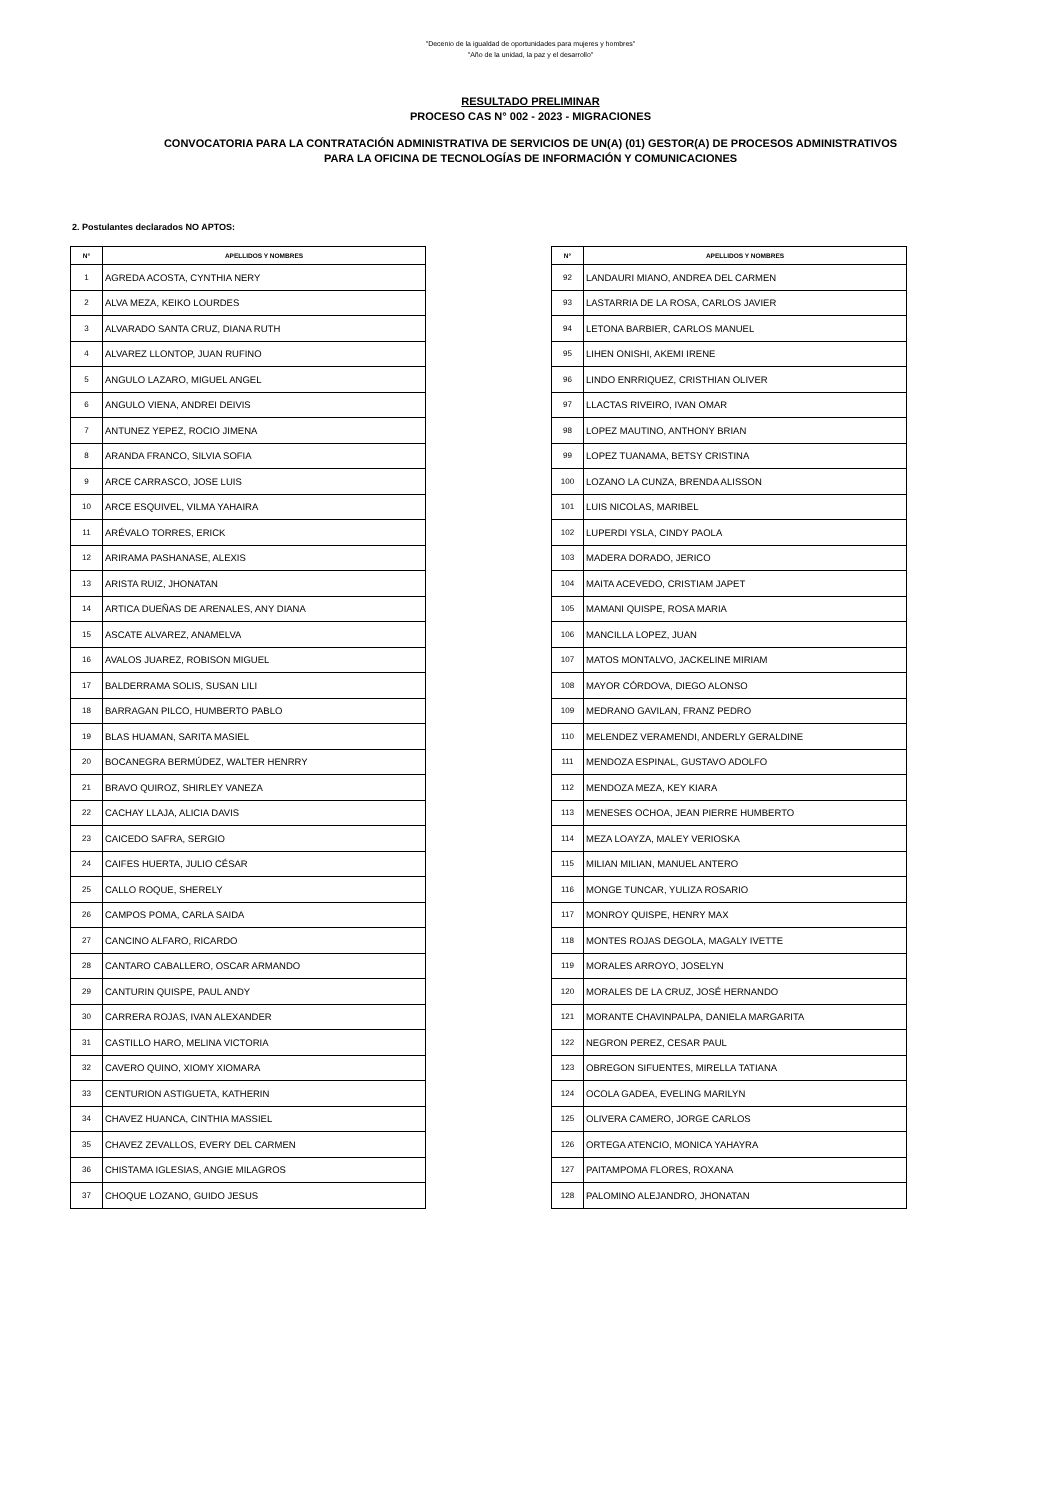"Decenio de la igualdad de oportunidades para mujeres y hombres"
"Año de la unidad, la paz y el desarrollo"
RESULTADO PRELIMINAR
PROCESO CAS N° 002 - 2023 - MIGRACIONES
CONVOCATORIA PARA LA CONTRATACIÓN ADMINISTRATIVA DE SERVICIOS DE UN(A) (01) GESTOR(A) DE PROCESOS ADMINISTRATIVOS
PARA LA OFICINA DE TECNOLOGÍAS DE INFORMACIÓN Y COMUNICACIONES
2. Postulantes declarados NO APTOS:
| N° | APELLIDOS Y NOMBRES |
| --- | --- |
| 1 | AGREDA ACOSTA, CYNTHIA NERY |
| 2 | ALVA MEZA, KEIKO LOURDES |
| 3 | ALVARADO SANTA CRUZ, DIANA RUTH |
| 4 | ALVAREZ LLONTOP, JUAN RUFINO |
| 5 | ANGULO LAZARO, MIGUEL ANGEL |
| 6 | ANGULO VIENA, ANDREI DEIVIS |
| 7 | ANTUNEZ YEPEZ, ROCIO JIMENA |
| 8 | ARANDA FRANCO, SILVIA SOFIA |
| 9 | ARCE CARRASCO, JOSE LUIS |
| 10 | ARCE ESQUIVEL, VILMA YAHAIRA |
| 11 | ARÉVALO TORRES, ERICK |
| 12 | ARIRAMA PASHANASE, ALEXIS |
| 13 | ARISTA RUIZ, JHONATAN |
| 14 | ARTICA DUEÑAS DE ARENALES, ANY DIANA |
| 15 | ASCATE ALVAREZ, ANAMELVA |
| 16 | AVALOS JUAREZ, ROBISON MIGUEL |
| 17 | BALDERRAMA SOLIS, SUSAN LILI |
| 18 | BARRAGAN PILCO, HUMBERTO PABLO |
| 19 | BLAS HUAMAN, SARITA MASIEL |
| 20 | BOCANEGRA BERMÚDEZ, WALTER HENRRY |
| 21 | BRAVO QUIROZ, SHIRLEY VANEZA |
| 22 | CACHAY LLAJA, ALICIA DAVIS |
| 23 | CAICEDO SAFRA, SERGIO |
| 24 | CAIFES HUERTA, JULIO CÉSAR |
| 25 | CALLO ROQUE, SHERELY |
| 26 | CAMPOS POMA, CARLA SAIDA |
| 27 | CANCINO ALFARO, RICARDO |
| 28 | CANTARO CABALLERO, OSCAR ARMANDO |
| 29 | CANTURIN QUISPE, PAUL ANDY |
| 30 | CARRERA ROJAS, IVAN ALEXANDER |
| 31 | CASTILLO HARO, MELINA VICTORIA |
| 32 | CAVERO QUINO, XIOMY XIOMARA |
| 33 | CENTURION ASTIGUETA, KATHERIN |
| 34 | CHAVEZ HUANCA, CINTHIA MASSIEL |
| 35 | CHAVEZ ZEVALLOS, EVERY DEL CARMEN |
| 36 | CHISTAMA IGLESIAS, ANGIE MILAGROS |
| 37 | CHOQUE LOZANO, GUIDO JESUS |
| N° | APELLIDOS Y NOMBRES |
| --- | --- |
| 92 | LANDAURI MIANO, ANDREA DEL CARMEN |
| 93 | LASTARRIA DE LA ROSA, CARLOS JAVIER |
| 94 | LETONA BARBIER, CARLOS MANUEL |
| 95 | LIHEN ONISHI, AKEMI IRENE |
| 96 | LINDO ENRRIQUEZ, CRISTHIAN OLIVER |
| 97 | LLACTAS RIVEIRO, IVAN OMAR |
| 98 | LOPEZ MAUTINO, ANTHONY BRIAN |
| 99 | LOPEZ TUANAMA, BETSY CRISTINA |
| 100 | LOZANO LA CUNZA, BRENDA ALISSON |
| 101 | LUIS NICOLAS, MARIBEL |
| 102 | LUPERDI YSLA, CINDY PAOLA |
| 103 | MADERA DORADO, JERICO |
| 104 | MAITA ACEVEDO, CRISTIAM JAPET |
| 105 | MAMANI QUISPE, ROSA MARIA |
| 106 | MANCILLA LOPEZ, JUAN |
| 107 | MATOS MONTALVO, JACKELINE MIRIAM |
| 108 | MAYOR CÓRDOVA, DIEGO ALONSO |
| 109 | MEDRANO GAVILAN, FRANZ PEDRO |
| 110 | MELENDEZ VERAMENDI, ANDERLY GERALDINE |
| 111 | MENDOZA ESPINAL, GUSTAVO ADOLFO |
| 112 | MENDOZA MEZA, KEY KIARA |
| 113 | MENESES OCHOA, JEAN PIERRE HUMBERTO |
| 114 | MEZA LOAYZA, MALEY VERIOSKA |
| 115 | MILIAN MILIAN, MANUEL ANTERO |
| 116 | MONGE TUNCAR, YULIZA ROSARIO |
| 117 | MONROY QUISPE, HENRY MAX |
| 118 | MONTES ROJAS DEGOLA, MAGALY IVETTE |
| 119 | MORALES ARROYO, JOSELYN |
| 120 | MORALES DE LA CRUZ, JOSÉ HERNANDO |
| 121 | MORANTE CHAVINPALPA, DANIELA MARGARITA |
| 122 | NEGRON PEREZ, CESAR PAUL |
| 123 | OBREGON SIFUENTES, MIRELLA TATIANA |
| 124 | OCOLA GADEA, EVELING MARILYN |
| 125 | OLIVERA CAMERO, JORGE CARLOS |
| 126 | ORTEGA ATENCIO, MONICA YAHAYRA |
| 127 | PAITAMPOMA FLORES, ROXANA |
| 128 | PALOMINO ALEJANDRO, JHONATAN |